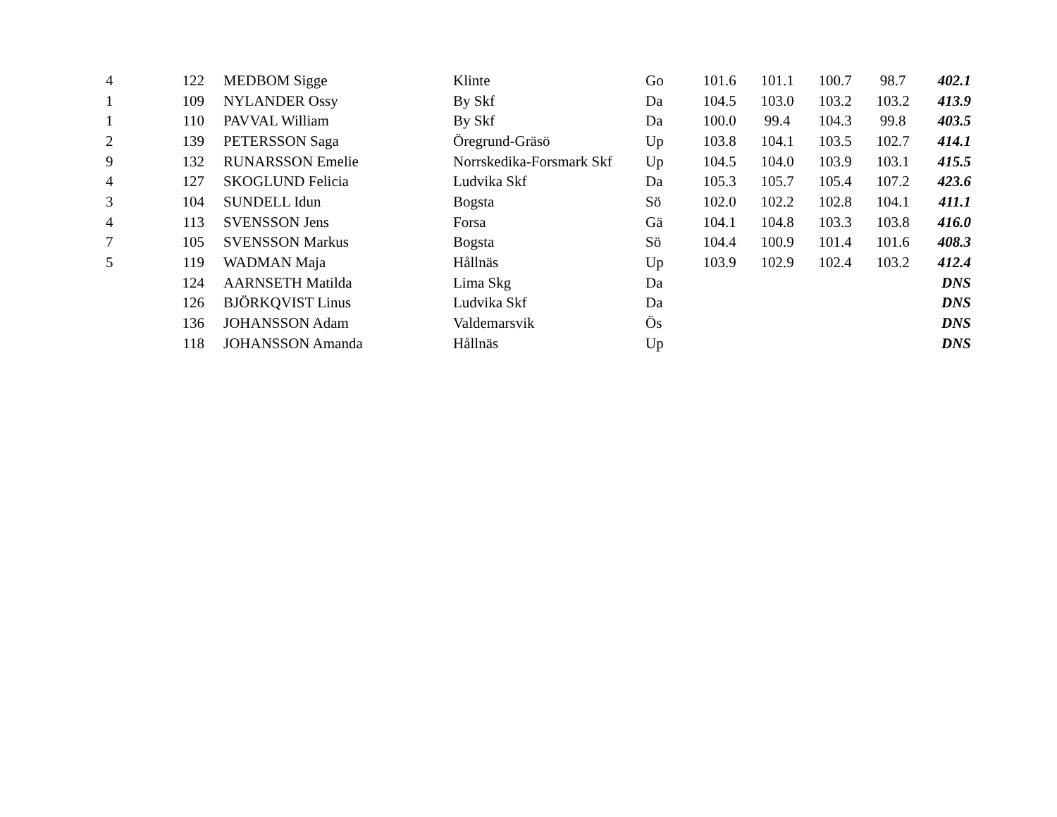| 4 | 122 | MEDBOM Sigge | Klinte | Go | 101.6 | 101.1 | 100.7 | 98.7 | 402.1 |
| 1 | 109 | NYLANDER Ossy | By Skf | Da | 104.5 | 103.0 | 103.2 | 103.2 | 413.9 |
| 1 | 110 | PAVVAL William | By Skf | Da | 100.0 | 99.4 | 104.3 | 99.8 | 403.5 |
| 2 | 139 | PETERSSON Saga | Öregrund-Gräsö | Up | 103.8 | 104.1 | 103.5 | 102.7 | 414.1 |
| 9 | 132 | RUNARSSON Emelie | Norrskedika-Forsmark Skf | Up | 104.5 | 104.0 | 103.9 | 103.1 | 415.5 |
| 4 | 127 | SKOGLUND Felicia | Ludvika Skf | Da | 105.3 | 105.7 | 105.4 | 107.2 | 423.6 |
| 3 | 104 | SUNDELL Idun | Bogsta | Sö | 102.0 | 102.2 | 102.8 | 104.1 | 411.1 |
| 4 | 113 | SVENSSON Jens | Forsa | Gä | 104.1 | 104.8 | 103.3 | 103.8 | 416.0 |
| 7 | 105 | SVENSSON Markus | Bogsta | Sö | 104.4 | 100.9 | 101.4 | 101.6 | 408.3 |
| 5 | 119 | WADMAN Maja | Hållnäs | Up | 103.9 | 102.9 | 102.4 | 103.2 | 412.4 |
| | 124 | AARNSETH Matilda | Lima Skg | Da | | | | | DNS |
| | 126 | BJÖRKQVIST Linus | Ludvika Skf | Da | | | | | DNS |
| | 136 | JOHANSSON Adam | Valdemarsvik | Ös | | | | | DNS |
| | 118 | JOHANSSON Amanda | Hållnäs | Up | | | | | DNS |